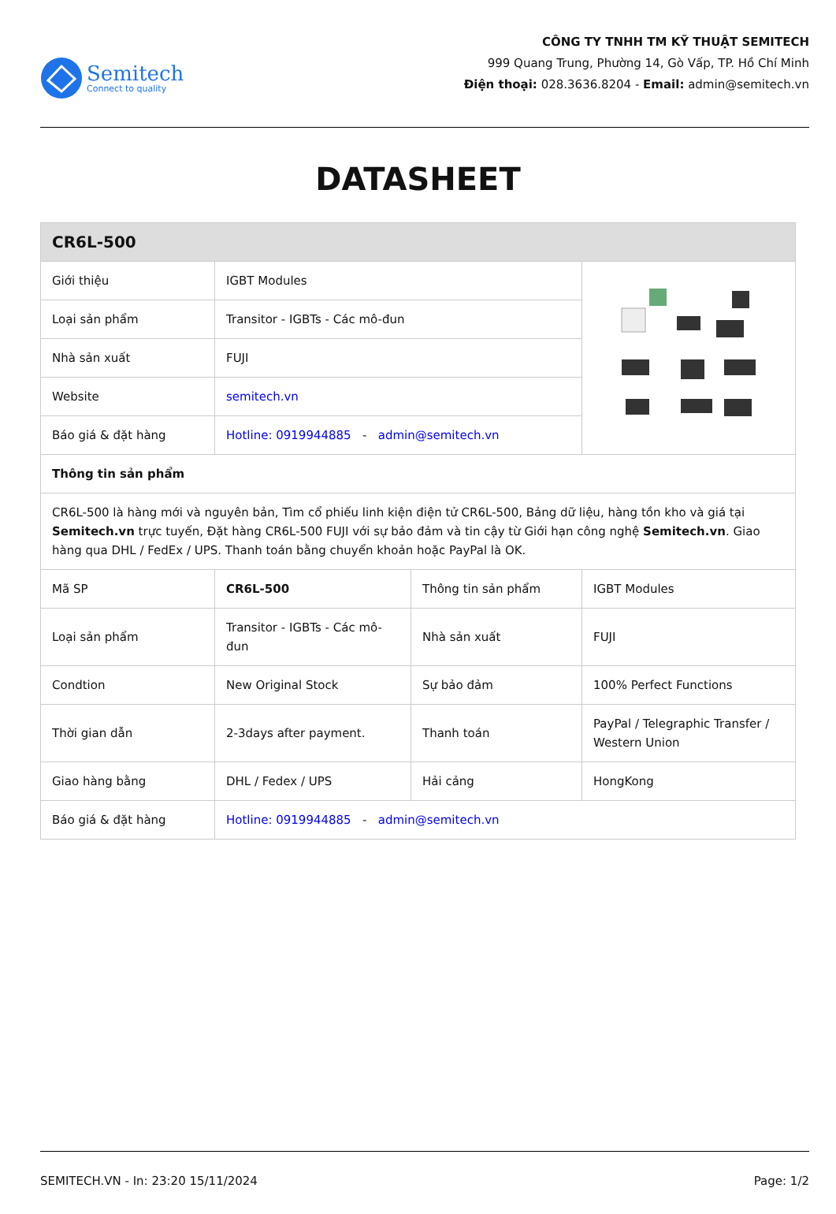Semitech
Connect to quality
CÔNG TY TNHH TM KỸ THUẬT SEMITECH
999 Quang Trung, Phường 14, Gò Vấp, TP. Hồ Chí Minh
Điện thoại: 028.3636.8204 - Email: admin@semitech.vn
DATASHEET
| CR6L-500 | | | |
| Giới thiệu | IGBT Modules | | |
| Loại sản phẩm | Transitor - IGBTs - Các mô-đun | | |
| Nhà sản xuất | FUJI | | |
| Website | semitech.vn | | |
| Báo giá & đặt hàng | Hotline: 0919944885 - admin@semitech.vn | | |
| Thông tin sản phẩm | | | |
| CR6L-500 là hàng mới và nguyên bản, Tìm cổ phiếu linh kiện điện tử CR6L-500, Bảng dữ liệu, hàng tồn kho và giá tại Semitech.vn trực tuyến, Đặt hàng CR6L-500 FUJI với sự bảo đảm và tin cậy từ Giới hạn công nghệ Semitech.vn . Giao hàng qua DHL / FedEx / UPS. Thanh toán bằng chuyển khoản hoặc PayPal là OK. | | | |
| Mã SP | CR6L-500 | Thông tin sản phẩm | IGBT Modules |
| Loại sản phẩm | Transitor - IGBTs - Các mô-đun | Nhà sản xuất | FUJI |
| Condtion | New Original Stock | Sự bảo đảm | 100% Perfect Functions |
| Thời gian dẫn | 2-3days after payment. | Thanh toán | PayPal / Telegraphic Transfer / Western Union |
| Giao hàng bằng | DHL / Fedex / UPS | Hải cảng | HongKong |
| Báo giá & đặt hàng | Hotline: 0919944885 - admin@semitech.vn | | |
SEMITECH.VN - In: 23:20 15/11/2024 Page: 1/2